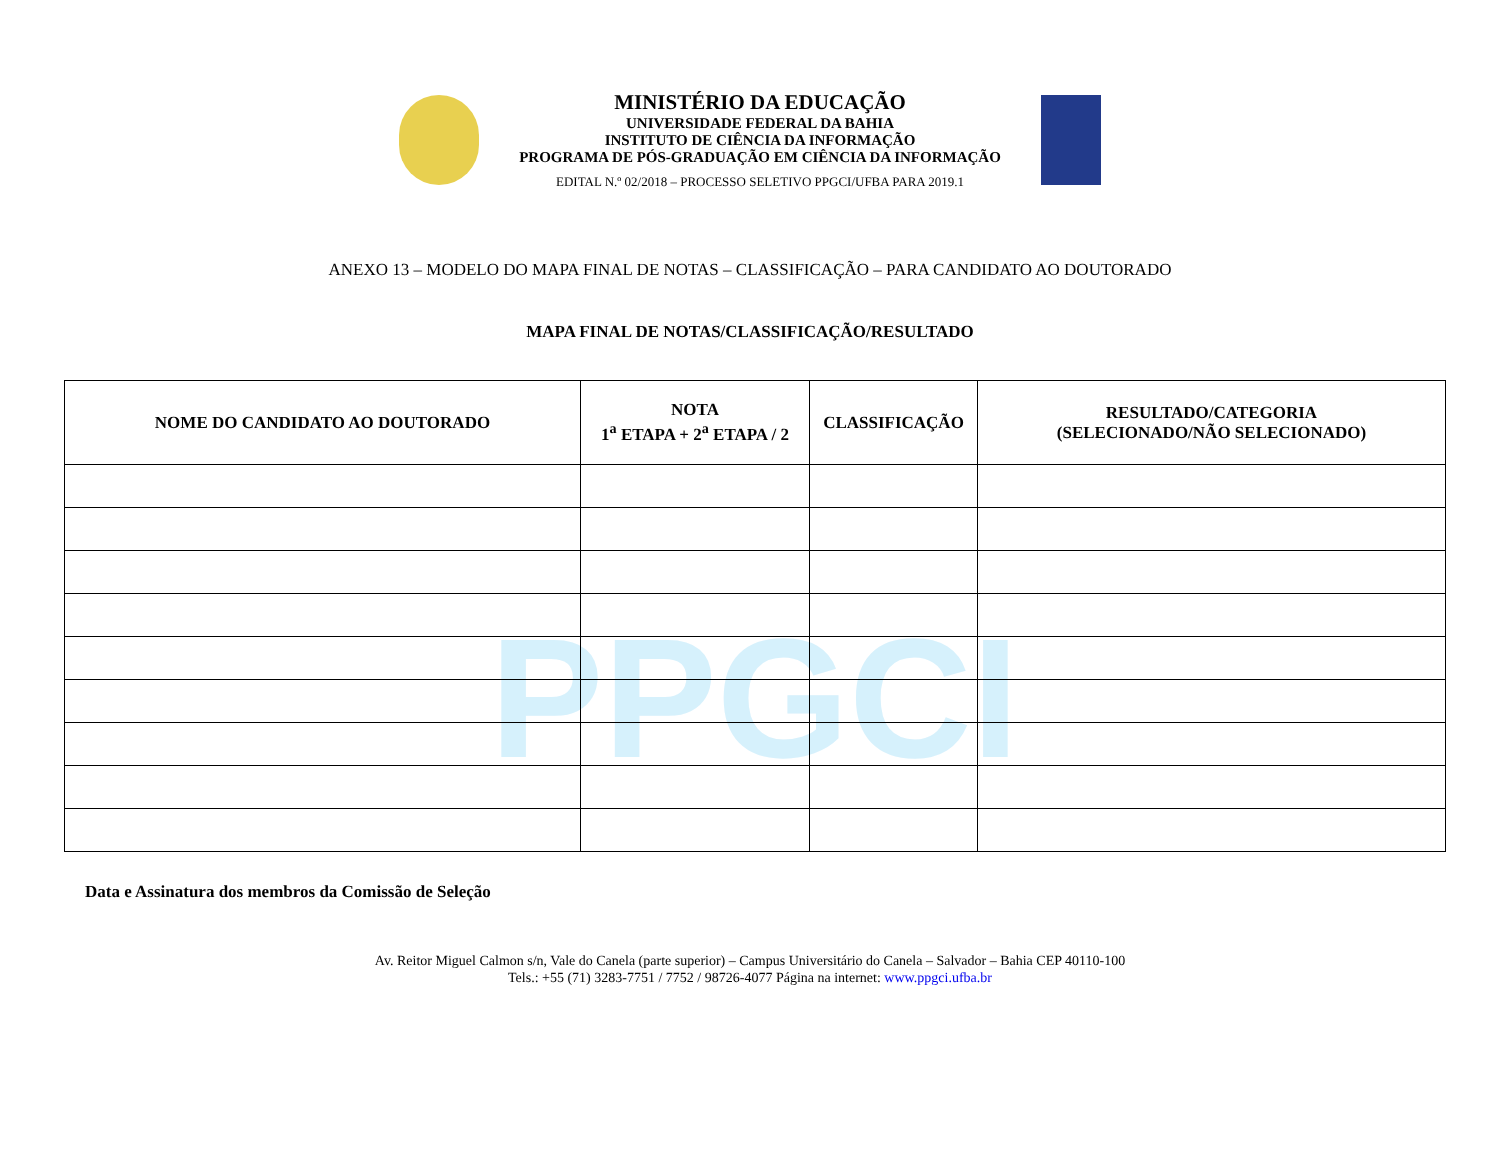PPGCI
MINISTÉRIO DA EDUCAÇÃO
UNIVERSIDADE FEDERAL DA BAHIA
INSTITUTO DE CIÊNCIA DA INFORMAÇÃO
PROGRAMA DE PÓS-GRADUAÇÃO EM CIÊNCIA DA INFORMAÇÃO
EDITAL N.º 02/2018 – PROCESSO SELETIVO PPGCI/UFBA PARA 2019.1
ANEXO 13 – MODELO DO MAPA FINAL DE NOTAS – CLASSIFICAÇÃO – PARA CANDIDATO AO DOUTORADO
MAPA FINAL DE NOTAS/CLASSIFICAÇÃO/RESULTADO
| NOME DO CANDIDATO AO DOUTORADO | NOTA 1<sup>a</sup> ETAPA + 2<sup>a</sup> ETAPA / 2 | CLASSIFICAÇÃO | RESULTADO/CATEGORIA (SELECIONADO/NÃO SELECIONADO) |
| --- | --- | --- | --- |
Data e Assinatura dos membros da Comissão de Seleção
Av. Reitor Miguel Calmon s/n, Vale do Canela (parte superior) – Campus Universitário do Canela – Salvador – Bahia CEP 40110-100
Tels.: +55 (71) 3283-7751 / 7752 / 98726-4077 Página na internet: www.ppgci.ufba.br